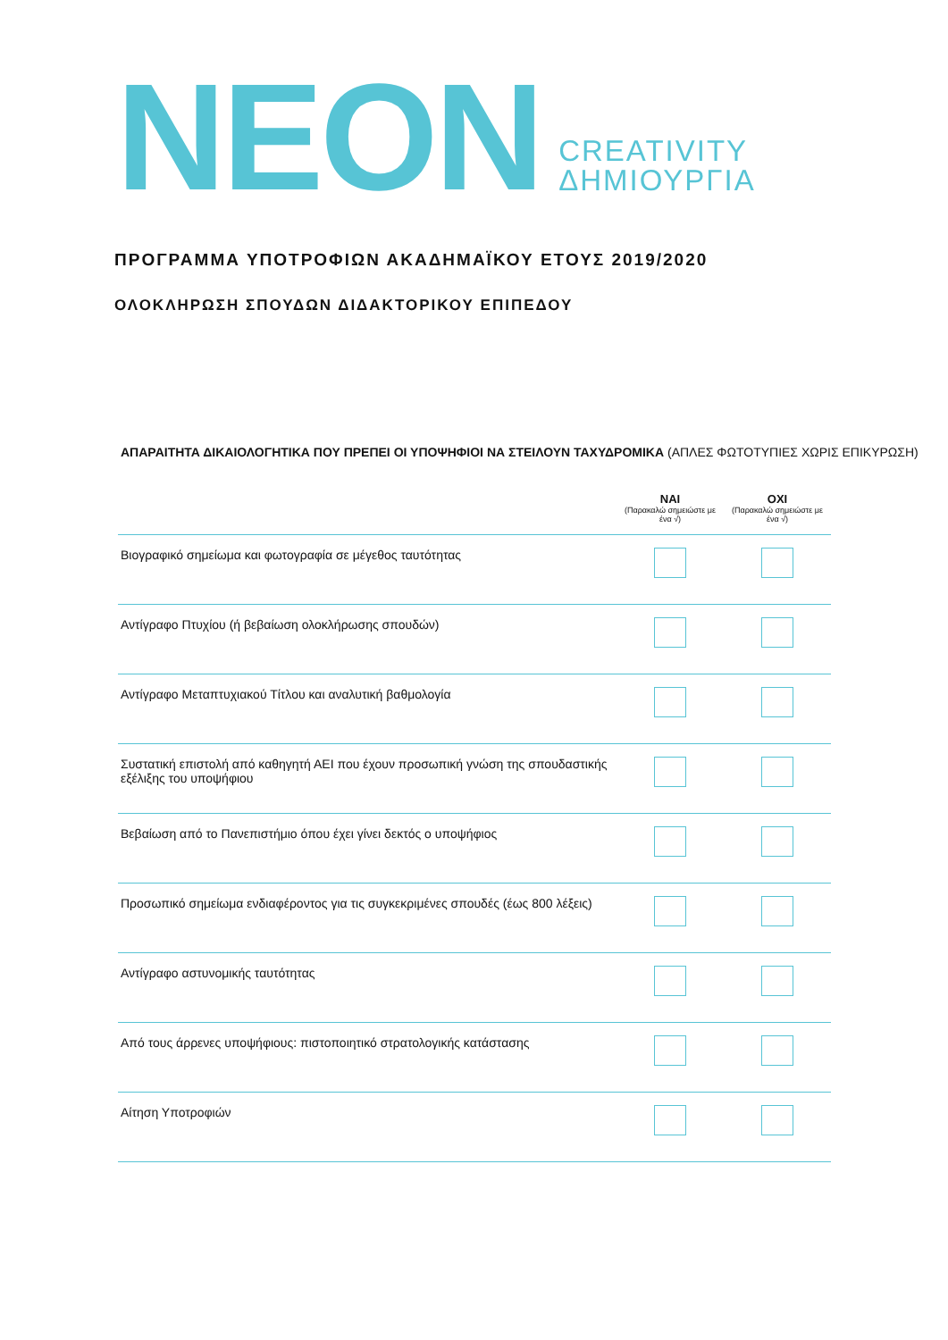NEON
CREATIVITY
ΔΗΜΙΟΥΡΓΙΑ
ΠΡΟΓΡΑΜΜΑ ΥΠΟΤΡΟΦΙΩΝ ΑΚΑΔΗΜΑΪΚΟΥ ΕΤΟΥΣ 2019/2020
ΟΛΟΚΛΗΡΩΣΗ ΣΠΟΥΔΩΝ ΔΙΔΑΚΤΟΡΙΚΟΥ ΕΠΙΠΕΔΟΥ
ΑΠΑΡΑΙΤΗΤΑ ΔΙΚΑΙΟΛΟΓΗΤΙΚΑ ΠΟΥ ΠΡΕΠΕΙ ΟΙ ΥΠΟΨΗΦΙΟΙ ΝΑ ΣΤΕΙΛΟΥΝ ΤΑΧΥΔΡΟΜΙΚΑ (ΑΠΛΕΣ ΦΩΤΟΤΥΠΙΕΣ ΧΩΡΙΣ ΕΠΙΚΥΡΩΣΗ)
| | ΝΑΙ (Παρακαλώ σημειώστε με ένα √) | ΟΧΙ (Παρακαλώ σημειώστε με ένα √) |
| --- | --- | --- |
| Βιογραφικό σημείωμα και φωτογραφία σε μέγεθος ταυτότητας | | |
| Αντίγραφο Πτυχίου (ή βεβαίωση ολοκλήρωσης σπουδών) | | |
| Αντίγραφο Μεταπτυχιακού Τίτλου και αναλυτική βαθμολογία | | |
| Συστατική επιστολή από καθηγητή ΑΕΙ που έχουν προσωπική γνώση της σπουδαστικής εξέλιξης του υποψήφιου | | |
| Βεβαίωση από το Πανεπιστήμιο όπου έχει γίνει δεκτός ο υποψήφιος | | |
| Προσωπικό σημείωμα ενδιαφέροντος για τις συγκεκριμένες σπουδές (έως 800 λέξεις) | | |
| Αντίγραφο αστυνομικής ταυτότητας | | |
| Από τους άρρενες υποψήφιους: πιστοποιητικό στρατολογικής κατάστασης | | |
| Αίτηση Υποτροφιών | | |